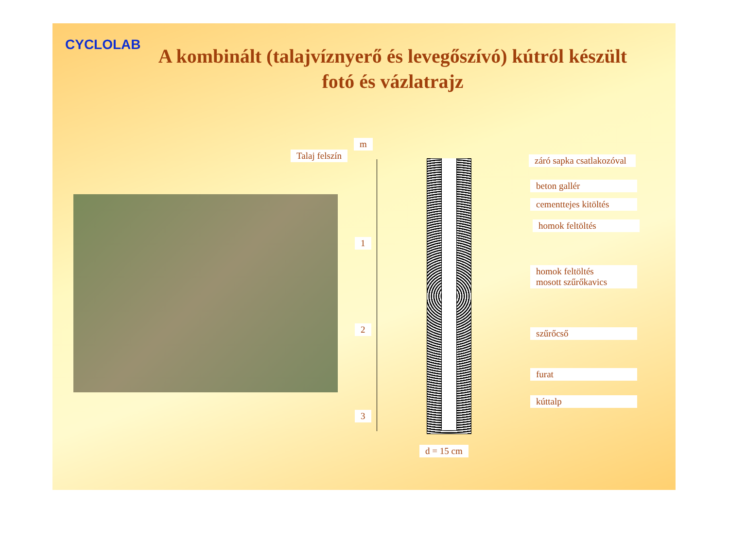CYCLOLAB
A kombinált (talajvíznyerő és levegőszívó) kútról készült fotó és vázlatrajz
m
Talaj felszín
1
2
3
záró sapka csatlakozóval
beton gallér
cementtejes kitöltés
homok feltöltés
homok feltöltés
mosott szűrőkavics
szűrőcső
furat
kúttalp
d = 15 cm